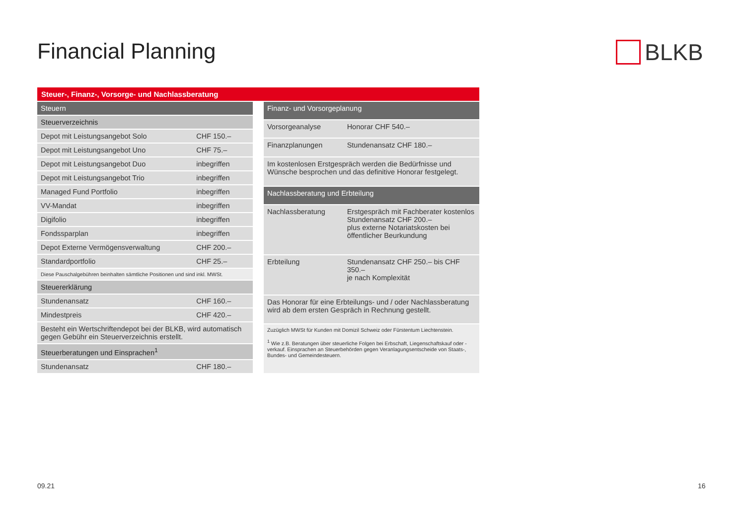Financial Planning BLKB
Steuer-, Finanz-, Vorsorge- und Nachlassberatung
| Steuern | |
| --- | --- |
| Steuerverzeichnis | |
| Depot mit Leistungsangebot Solo | CHF 150.– |
| Depot mit Leistungsangebot Uno | CHF 75.– |
| Depot mit Leistungsangebot Duo | inbegriffen |
| Depot mit Leistungsangebot Trio | inbegriffen |
| Managed Fund Portfolio | inbegriffen |
| VV-Mandat | inbegriffen |
| Digifolio | inbegriffen |
| Fondssparplan | inbegriffen |
| Depot Externe Vermögensverwaltung | CHF 200.– |
| Standardportfolio | CHF 25.– |
| Diese Pauschalgebühren beinhalten sämtliche Positionen und sind inkl. MWSt. | |
| Steuererklärung | |
| Stundenansatz | CHF 160.– |
| Mindestpreis | CHF 420.– |
| Besteht ein Wertschriftendepot bei der BLKB, wird automatisch gegen Gebühr ein Steuerverzeichnis erstellt. | |
| Steuerberatungen und Einsprachen<sup>1</sup> | |
| Stundenansatz | CHF 180.– |
| Finanz- und Vorsorgeplanung | |
| --- | --- |
| Vorsorgeanalyse | Honorar CHF 540.– |
| Finanzplanungen | Stundenansatz CHF 180.– |
| Im kostenlosen Erstgespräch werden die Bedürfnisse und Wünsche besprochen und das definitive Honorar festgelegt. | |
| Nachlassberatung und Erbteilung | |
| Nachlassberatung | Erstgespräch mit Fachberater kostenlos Stundenansatz CHF 200.– plus externe Notariatskosten bei öffentlicher Beurkundung |
| Erbteilung | Stundenansatz CHF 250.– bis CHF 350.– je nach Komplexität |
| Das Honorar für eine Erbteilungs- und / oder Nachlassberatung wird ab dem ersten Gespräch in Rechnung gestellt. | |
| Zuzüglich MWSt für Kunden mit Domizil Schweiz oder Fürstentum Liechtenstein. <sup>1</sup> Wie z.B. Beratungen über steuerliche Folgen bei Erbschaft, Liegenschaftskauf oder -verkauf. Einsprachen an Steuerbehörden gegen Veranlagungsentscheide von Staats-, Bundes- und Gemeindesteuern. | |
09.21 16